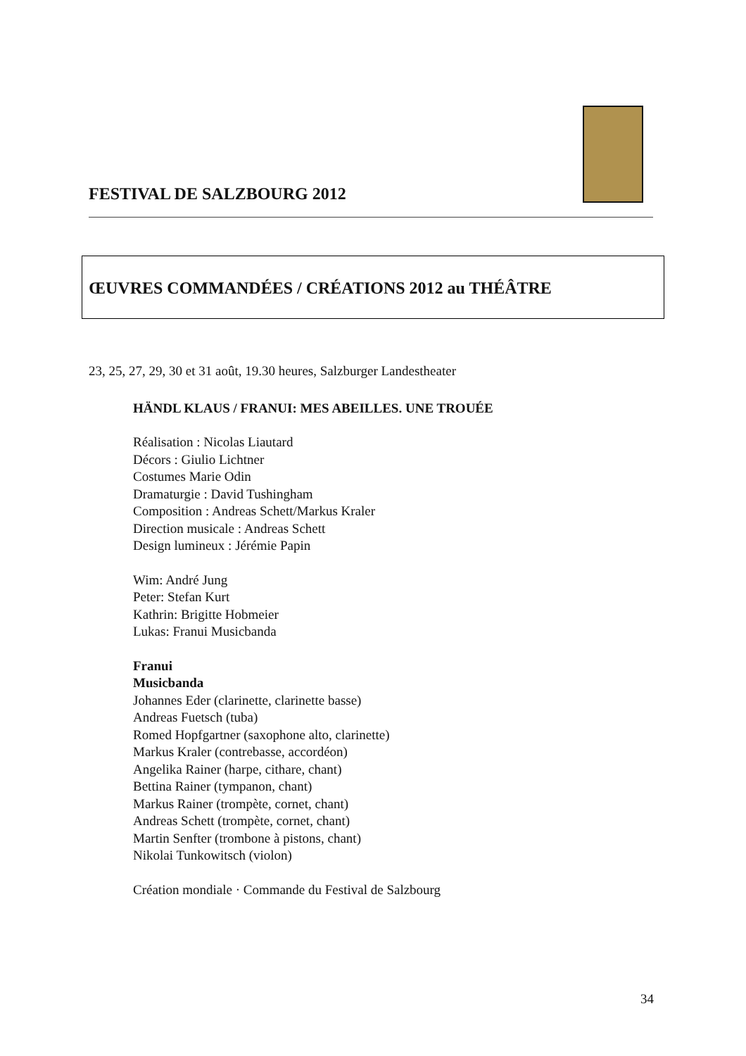FESTIVAL DE SALZBOURG 2012
ŒUVRES COMMANDÉES / CRÉATIONS 2012 au THÉÂTRE
23, 25, 27, 29, 30 et 31 août, 19.30 heures, Salzburger Landestheater
HÄNDL KLAUS / FRANUI: MES ABEILLES. UNE TROUÉE
Réalisation : Nicolas Liautard
Décors : Giulio Lichtner
Costumes Marie Odin
Dramaturgie : David Tushingham
Composition : Andreas Schett/Markus Kraler
Direction musicale : Andreas Schett
Design lumineux : Jérémie Papin
Wim: André Jung
Peter: Stefan Kurt
Kathrin: Brigitte Hobmeier
Lukas: Franui Musicbanda
Franui
Musicbanda
Johannes Eder (clarinette, clarinette basse)
Andreas Fuetsch (tuba)
Romed Hopfgartner (saxophone alto, clarinette)
Markus Kraler (contrebasse, accordéon)
Angelika Rainer (harpe, cithare, chant)
Bettina Rainer (tympanon, chant)
Markus Rainer (trompète, cornet, chant)
Andreas Schett (trompète, cornet, chant)
Martin Senfter (trombone à pistons, chant)
Nikolai Tunkowitsch (violon)
Création mondiale · Commande du Festival de Salzbourg
34